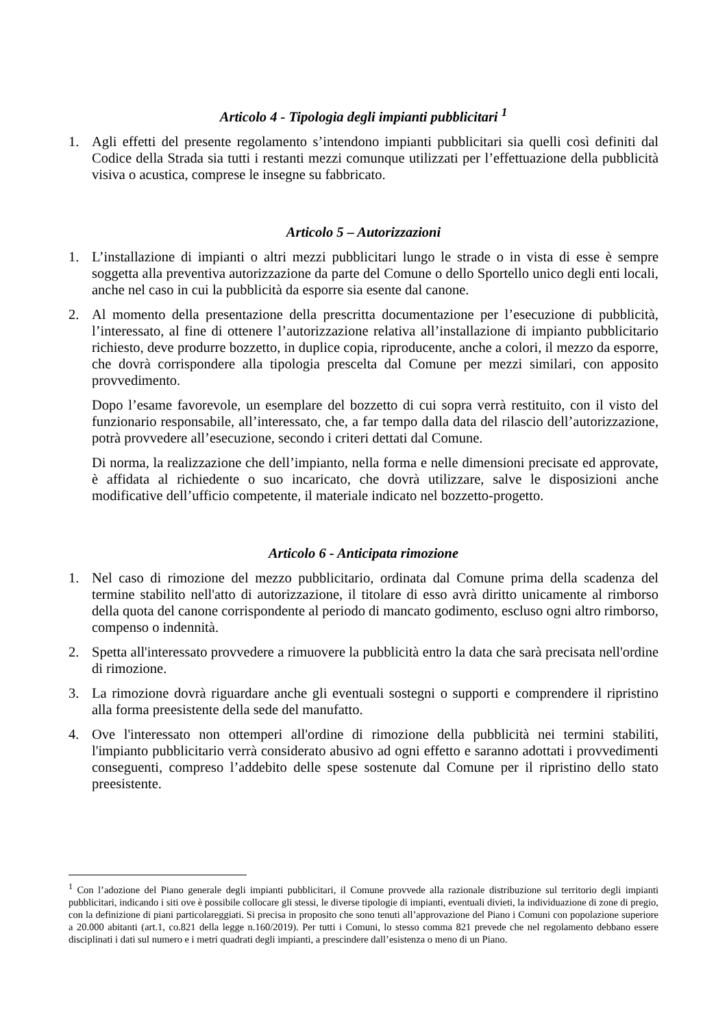Articolo 4 - Tipologia degli impianti pubblicitari <sup>1</sup>
1. Agli effetti del presente regolamento s’intendono impianti pubblicitari sia quelli così definiti dal Codice della Strada sia tutti i restanti mezzi comunque utilizzati per l’effettuazione della pubblicità visiva o acustica, comprese le insegne su fabbricato.
Articolo 5 – Autorizzazioni
1. L’installazione di impianti o altri mezzi pubblicitari lungo le strade o in vista di esse è sempre soggetta alla preventiva autorizzazione da parte del Comune o dello Sportello unico degli enti locali, anche nel caso in cui la pubblicità da esporre sia esente dal canone.
2. Al momento della presentazione della prescritta documentazione per l’esecuzione di pubblicità, l’interessato, al fine di ottenere l’autorizzazione relativa all’installazione di impianto pubblicitario richiesto, deve produrre bozzetto, in duplice copia, riproducente, anche a colori, il mezzo da esporre, che dovrà corrispondere alla tipologia prescelta dal Comune per mezzi similari, con apposito provvedimento.
Dopo l’esame favorevole, un esemplare del bozzetto di cui sopra verrà restituito, con il visto del funzionario responsabile, all’interessato, che, a far tempo dalla data del rilascio dell’autorizzazione, potrà provvedere all’esecuzione, secondo i criteri dettati dal Comune.
Di norma, la realizzazione che dell’impianto, nella forma e nelle dimensioni precisate ed approvate, è affidata al richiedente o suo incaricato, che dovrà utilizzare, salve le disposizioni anche modificative dell’ufficio competente, il materiale indicato nel bozzetto-progetto.
Articolo 6 - Anticipata rimozione
1. Nel caso di rimozione del mezzo pubblicitario, ordinata dal Comune prima della scadenza del termine stabilito nell'atto di autorizzazione, il titolare di esso avrà diritto unicamente al rimborso della quota del canone corrispondente al periodo di mancato godimento, escluso ogni altro rimborso, compenso o indennità.
2. Spetta all'interessato provvedere a rimuovere la pubblicità entro la data che sarà precisata nell'ordine di rimozione.
3. La rimozione dovrà riguardare anche gli eventuali sostegni o supporti e comprendere il ripristino alla forma preesistente della sede del manufatto.
4. Ove l'interessato non ottemperi all'ordine di rimozione della pubblicità nei termini stabiliti, l'impianto pubblicitario verrà considerato abusivo ad ogni effetto e saranno adottati i provvedimenti conseguenti, compreso l’addebito delle spese sostenute dal Comune per il ripristino dello stato preesistente.
<sup>1</sup> Con l’adozione del Piano generale degli impianti pubblicitari, il Comune provvede alla razionale distribuzione sul territorio degli impianti pubblicitari, indicando i siti ove è possibile collocare gli stessi, le diverse tipologie di impianti, eventuali divieti, la individuazione di zone di pregio, con la definizione di piani particolareggiati. Si precisa in proposito che sono tenuti all’approvazione del Piano i Comuni con popolazione superiore a 20.000 abitanti (art.1, co.821 della legge n.160/2019). Per tutti i Comuni, lo stesso comma 821 prevede che nel regolamento debbano essere disciplinati i dati sul numero e i metri quadrati degli impianti, a prescindere dall’esistenza o meno di un Piano.